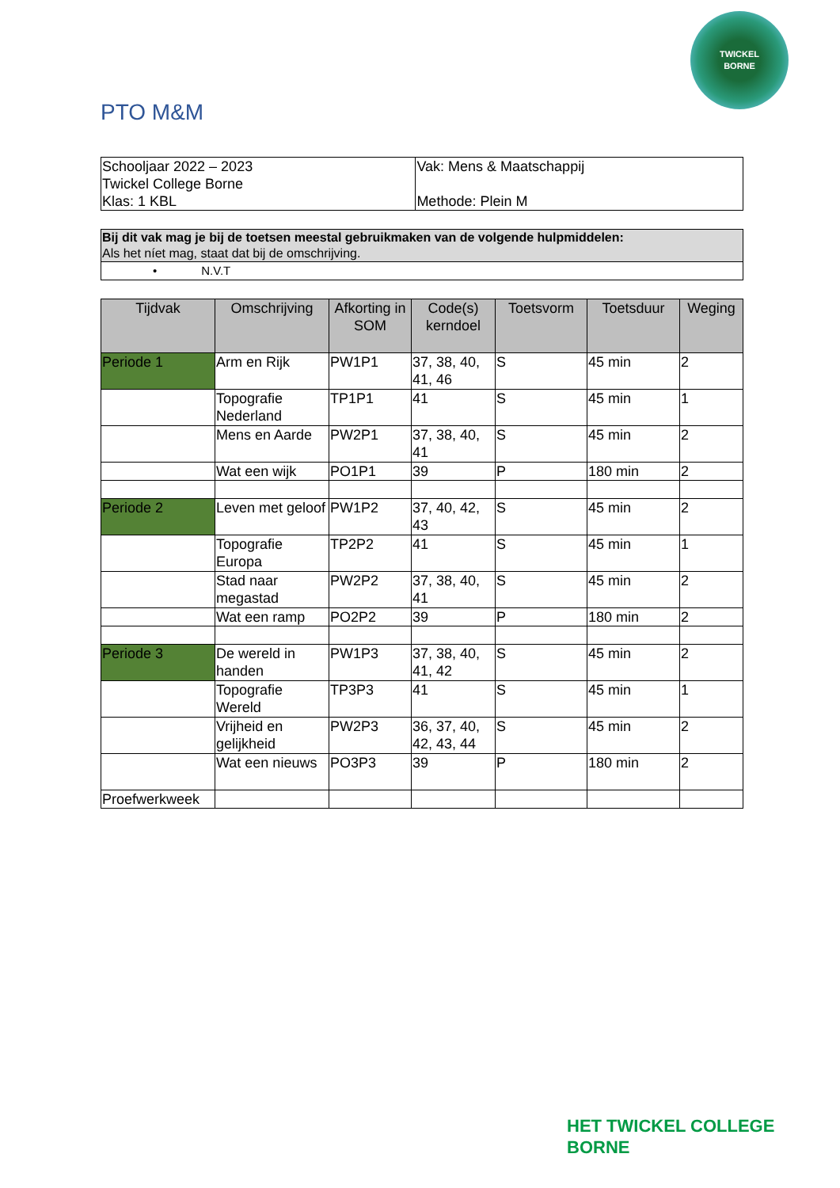TWICKEL
BORNE
PTO M&M
| Schooljaar 2022 – 2023 Twickel College Borne Klas: 1 KBL | Vak: Mens & Maatschappij Methode: Plein M |
| Bij dit vak mag je bij de toetsen meestal gebruikmaken van de volgende hulpmiddelen: Als het níet mag, staat dat bij de omschrijving. |
| • N.V.T |
| Tijdvak | Omschrijving | Afkorting in SOM | Code(s) kerndoel | Toetsvorm | Toetsduur | Weging |
| --- | --- | --- | --- | --- | --- | --- |
| Periode 1 | Arm en Rijk | PW1P1 | 37, 38, 40, 41, 46 | S | 45 min | 2 |
| | Topografie Nederland | TP1P1 | 41 | S | 45 min | 1 |
| | Mens en Aarde | PW2P1 | 37, 38, 40, 41 | S | 45 min | 2 |
| | Wat een wijk | PO1P1 | 39 | P | 180 min | 2 |
| Periode 2 | Leven met geloof | PW1P2 | 37, 40, 42, 43 | S | 45 min | 2 |
| | Topografie Europa | TP2P2 | 41 | S | 45 min | 1 |
| | Stad naar megastad | PW2P2 | 37, 38, 40, 41 | S | 45 min | 2 |
| | Wat een ramp | PO2P2 | 39 | P | 180 min | 2 |
| Periode 3 | De wereld in handen | PW1P3 | 37, 38, 40, 41, 42 | S | 45 min | 2 |
| | Topografie Wereld | TP3P3 | 41 | S | 45 min | 1 |
| | Vrijheid en gelijkheid | PW2P3 | 36, 37, 40, 42, 43, 44 | S | 45 min | 2 |
| | Wat een nieuws | PO3P3 | 39 | P | 180 min | 2 |
| Proefwerkweek | | | | | | |
HET TWICKEL COLLEGE
BORNE